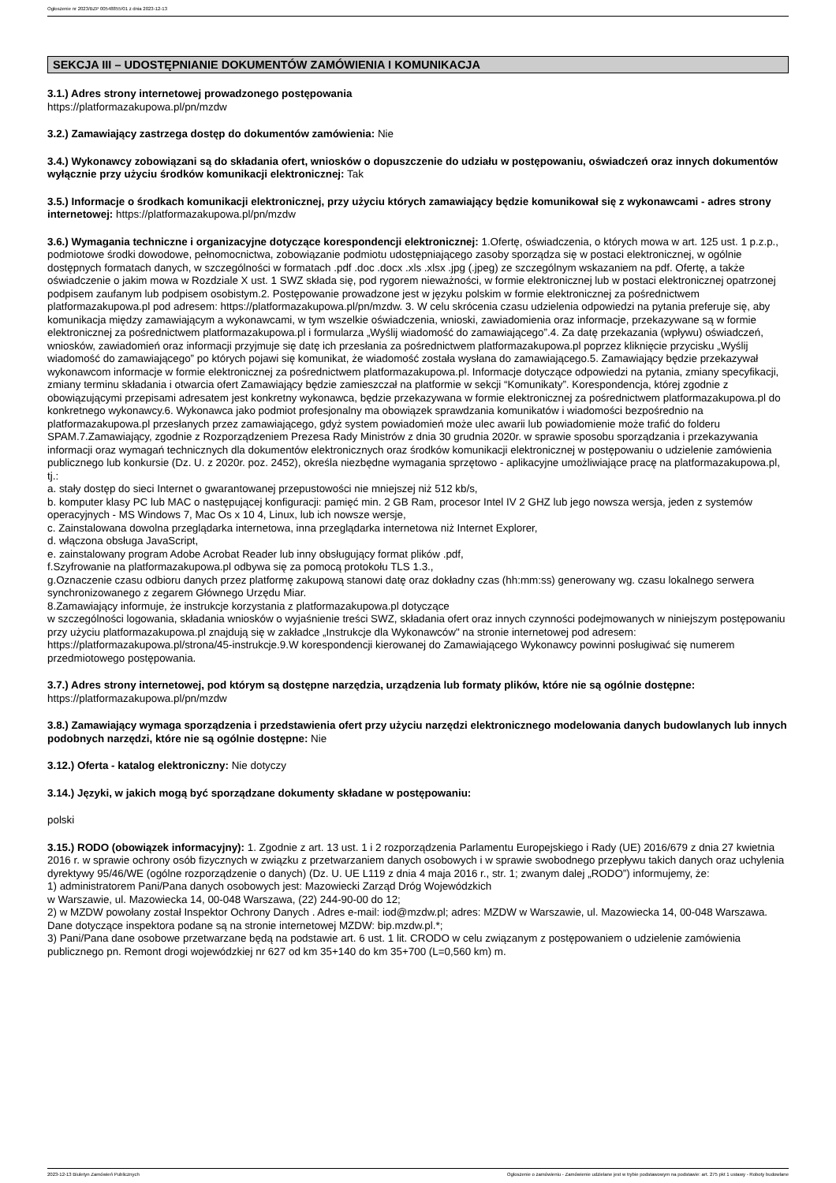Ogłoszenie nr 2023/BZP 00548855/01 z dnia 2023-12-13
SEKCJA III – UDOSTĘPNIANIE DOKUMENTÓW ZAMÓWIENIA I KOMUNIKACJA
3.1.) Adres strony internetowej prowadzonego postępowania
https://platformazakupowa.pl/pn/mzdw
3.2.) Zamawiający zastrzega dostęp do dokumentów zamówienia: Nie
3.4.) Wykonawcy zobowiązani są do składania ofert, wniosków o dopuszczenie do udziału w postępowaniu, oświadczeń oraz innych dokumentów wyłącznie przy użyciu środków komunikacji elektronicznej: Tak
3.5.) Informacje o środkach komunikacji elektronicznej, przy użyciu których zamawiający będzie komunikował się z wykonawcami - adres strony internetowej: https://platformazakupowa.pl/pn/mzdw
3.6.) Wymagania techniczne i organizacyjne dotyczące korespondencji elektronicznej: 1.Ofertę, oświadczenia, o których mowa w art. 125 ust. 1 p.z.p., podmiotowe środki dowodowe, pełnomocnictwa, zobowiązanie podmiotu udostępniającego zasoby sporządza się w postaci elektronicznej, w ogólnie dostępnych formatach danych, w szczególności w formatach .pdf .doc .docx .xls .xlsx .jpg (.jpeg) ze szczególnym wskazaniem na pdf. Ofertę, a także oświadczenie o jakim mowa w Rozdziale X ust. 1 SWZ składa się, pod rygorem nieważności, w formie elektronicznej lub w postaci elektronicznej opatrzonej podpisem zaufanym lub podpisem osobistym.2. Postępowanie prowadzone jest w języku polskim w formie elektronicznej za pośrednictwem platformazakupowa.pl pod adresem: https://platformazakupowa.pl/pn/mzdw. 3. W celu skrócenia czasu udzielenia odpowiedzi na pytania preferuje się, aby komunikacja między zamawiającym a wykonawcami, w tym wszelkie oświadczenia, wnioski, zawiadomienia oraz informacje, przekazywane są w formie elektronicznej za pośrednictwem platformazakupowa.pl i formularza „Wyślij wiadomość do zamawiającego”.4. Za datę przekazania (wpływu) oświadczeń, wniosków, zawiadomień oraz informacji przyjmuje się datę ich przesłania za pośrednictwem platformazakupowa.pl poprzez kliknięcie przycisku „Wyślij wiadomość do zamawiającego” po których pojawi się komunikat, że wiadomość została wysłana do zamawiającego.5. Zamawiający będzie przekazywał wykonawcom informacje w formie elektronicznej za pośrednictwem platformazakupowa.pl. Informacje dotyczące odpowiedzi na pytania, zmiany specyfikacji, zmiany terminu składania i otwarcia ofert Zamawiający będzie zamieszczał na platformie w sekcji “Komunikaty”. Korespondencja, której zgodnie z obowiązującymi przepisami adresatem jest konkretny wykonawca, będzie przekazywana w formie elektronicznej za pośrednictwem platformazakupowa.pl do konkretnego wykonawcy.6. Wykonawca jako podmiot profesjonalny ma obowiązek sprawdzania komunikatów i wiadomości bezpośrednio na platformazakupowa.pl przesłanych przez zamawiającego, gdyż system powiadomień może ulec awarii lub powiadomienie może trafić do folderu SPAM.7.Zamawiający, zgodnie z Rozporządzeniem Prezesa Rady Ministrów z dnia 30 grudnia 2020r. w sprawie sposobu sporządzania i przekazywania informacji oraz wymagań technicznych dla dokumentów elektronicznych oraz środków komunikacji elektronicznej w postępowaniu o udzielenie zamówienia publicznego lub konkursie (Dz. U. z 2020r. poz. 2452), określa niezbędne wymagania sprzętowo - aplikacyjne umożliwiające pracę na platformazakupowa.pl, tj.:
a. stały dostęp do sieci Internet o gwarantowanej przepustowości nie mniejszej niż 512 kb/s,
b. komputer klasy PC lub MAC o następującej konfiguracji: pamięć min. 2 GB Ram, procesor Intel IV 2 GHZ lub jego nowsza wersja, jeden z systemów operacyjnych - MS Windows 7, Mac Os x 10 4, Linux, lub ich nowsze wersje,
c. Zainstalowana dowolna przeglądarka internetowa, inna przeglądarka internetowa niż Internet Explorer,
d. włączona obsługa JavaScript,
e. zainstalowany program Adobe Acrobat Reader lub inny obsługujący format plików .pdf,
f.Szyfrowanie na platformazakupowa.pl odbywa się za pomocą protokołu TLS 1.3.,
g.Oznaczenie czasu odbioru danych przez platformę zakupową stanowi datę oraz dokładny czas (hh:mm:ss) generowany wg. czasu lokalnego serwera synchronizowanego z zegarem Głównego Urzędu Miar.
8.Zamawiający informuje, że instrukcje korzystania z platformazakupowa.pl dotyczące
w szczególności logowania, składania wniosków o wyjaśnienie treści SWZ, składania ofert oraz innych czynności podejmowanych w niniejszym postępowaniu przy użyciu platformazakupowa.pl znajdują się w zakładce „Instrukcje dla Wykonawców" na stronie internetowej pod adresem: https://platformazakupowa.pl/strona/45-instrukcje.9.W korespondencji kierowanej do Zamawiającego Wykonawcy powinni posługiwać się numerem przedmiotowego postępowania.
3.7.) Adres strony internetowej, pod którym są dostępne narzędzia, urządzenia lub formaty plików, które nie są ogólnie dostępne: https://platformazakupowa.pl/pn/mzdw
3.8.) Zamawiający wymaga sporządzenia i przedstawienia ofert przy użyciu narzędzi elektronicznego modelowania danych budowlanych lub innych podobnych narzędzi, które nie są ogólnie dostępne: Nie
3.12.) Oferta - katalog elektroniczny: Nie dotyczy
3.14.) Języki, w jakich mogą być sporządzane dokumenty składane w postępowaniu:
polski
3.15.) RODO (obowiązek informacyjny): 1. Zgodnie z art. 13 ust. 1 i 2 rozporządzenia Parlamentu Europejskiego i Rady (UE) 2016/679 z dnia 27 kwietnia 2016 r. w sprawie ochrony osób fizycznych w związku z przetwarzaniem danych osobowych i w sprawie swobodnego przepływu takich danych oraz uchylenia dyrektywy 95/46/WE (ogólne rozporządzenie o danych) (Dz. U. UE L119 z dnia 4 maja 2016 r., str. 1; zwanym dalej „RODO”) informujemy, że:
1) administratorem Pani/Pana danych osobowych jest: Mazowiecki Zarząd Dróg Wojewódzkich
w Warszawie, ul. Mazowiecka 14, 00-048 Warszawa, (22) 244-90-00 do 12;
2) w MZDW powołany został Inspektor Ochrony Danych . Adres e-mail: iod@mzdw.pl; adres: MZDW w Warszawie, ul. Mazowiecka 14, 00-048 Warszawa. Dane dotyczące inspektora podane są na stronie internetowej MZDW: bip.mzdw.pl.*;
3) Pani/Pana dane osobowe przetwarzane będą na podstawie art. 6 ust. 1 lit. CRODO w celu związanym z postępowaniem o udzielenie zamówienia publicznego pn. Remont drogi wojewódzkiej nr 627 od km 35+140 do km 35+700 (L=0,560 km) m.
2023-12-13 Biuletyn Zamówień Publicznych Ogłoszenie o zamówieniu - Zamówienie udzielane jest w trybie podstawowym na podstawie: art. 275 pkt 1 ustawy - Roboty budowlane